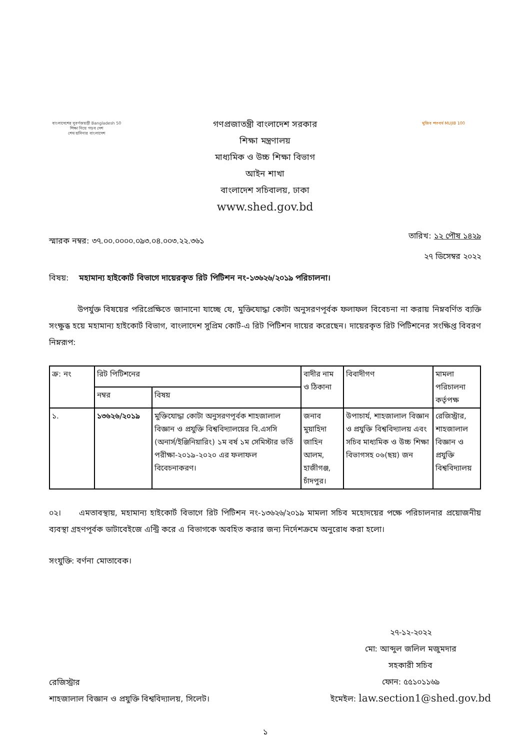বাংলাদেশের সুবর্ণজয়ন্তী Bangladesh 50
শিক্ষা নিয়ে গড়ব দেশ
শেখ হাসিনার বাংলাদেশ
গণপ্রজাতন্ত্রী বাংলাদেশ সরকার
শিক্ষা মন্ত্রণালয়
মাধ্যমিক ও উচ্চ শিক্ষা বিভাগ
আইন শাখা
বাংলাদেশ সচিবালয়, ঢাকা
www.shed.gov.bd
মুজিব শতবর্ষ MUJIB 100
স্মারক নম্বর: ৩৭.০০.০০০০.০৯৩.০৪.০০৩.২২.৩৬১
তারিখ: ১২ পৌষ ১৪২৯
২৭ ডিসেম্বর ২০২২
বিষয়: মহামান্য হাইকোর্ট বিভাগে দায়েরকৃত রিট পিটিশন নং-১৩৬২৬/২০১৯ পরিচালনা।
উপর্যুক্ত বিষয়ের পরিপ্রেক্ষিতে জানানো যাচ্ছে যে, মুক্তিযোদ্ধা কোটা অনুসরণপূর্বক ফলাফল বিবেচনা না করায় নিম্নবর্ণিত ব্যক্তি সংক্ষুব্ধ হয়ে মহামান্য হাইকোর্ট বিভাগ, বাংলাদেশ সুপ্রিম কোর্ট-এ রিট পিটিশন দায়ের করেছেন। দায়েরকৃত রিট পিটিশনের সংক্ষিপ্ত বিবরণ নিম্নরূপ:
| ক্র: নং | রিট পিটিশনের | | বাদীর নাম ও ঠিকানা | বিবাদীগণ | মামলা পরিচালনা কর্তৃপক্ষ |
| --- | --- | --- | --- | --- | --- |
| | নম্বর | বিষয় | | | |
| ১. | ১৩৬২৬/২০১৯ | মুক্তিযোদ্ধা কোটা অনুসরণপূর্বক শাহজালাল বিজ্ঞান ও প্রযুক্তি বিশ্ববিদ্যালয়ের বি.এসসি (অনার্স/ইঞ্জিনিয়ারিং) ১ম বর্ষ ১ম সেমিস্টার ভর্তি পরীক্ষা-২০১৯-২০২০ এর ফলাফল বিবেচনাকরণ। | জনাব মুয়াহিদা জাহিন আলম, হাজীগঞ্জ, চাঁদপুর। | উপাচার্য, শাহজালাল বিজ্ঞান ও প্রযুক্তি বিশ্ববিদ্যালয় এবং সচিব মাধ্যমিক ও উচ্চ শিক্ষা বিভাগসহ ০৬(ছয়) জন | রেজিস্ট্রার, শাহজালাল বিজ্ঞান ও প্রযুক্তি বিশ্ববিদ্যালয় |
০২। এমতাবস্থায়, মহামান্য হাইকোর্ট বিভাগে রিট পিটিশন নং-১৩৬২৬/২০১৯ মামলা সচিব মহোদয়ের পক্ষে পরিচালনার প্রয়োজনীয় ব্যবস্থা গ্রহণপূর্বক ডাটাবেইজে এন্ট্রি করে এ বিভাগকে অবহিত করার জন্য নির্দেশক্রমে অনুরোধ করা হলো।
সংযুক্তি: বর্ণনা মোতাবেক।
রেজিস্ট্রার
শাহজালাল বিজ্ঞান ও প্রযুক্তি বিশ্ববিদ্যালয়, সিলেট।
২৭-১২-২০২২
মো: আব্দুল জলিল মজুমদার
সহকারী সচিব
ফোন: ৫৫১০১১৬৯
ইমেইল: law.section1@shed.gov.bd
১